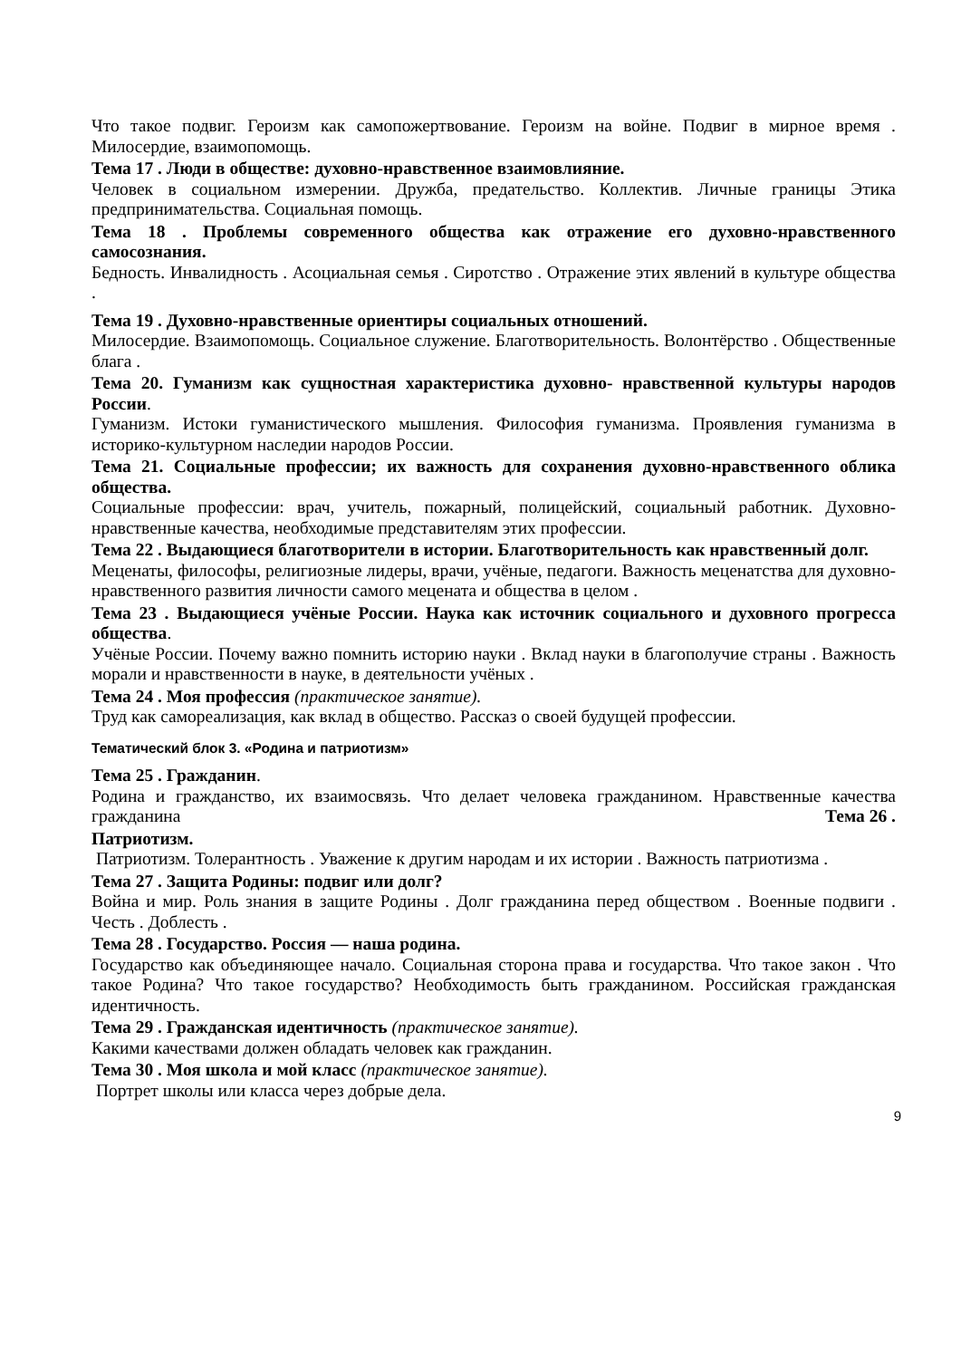Что такое подвиг. Героизм как самопожертвование. Героизм на войне. Подвиг в мирное время . Милосердие, взаимопомощь.
Тема 17 . Люди в обществе: духовно-нравственное взаимовлияние.
Человек в социальном измерении. Дружба, предательство. Коллектив. Личные границы Этика предпринимательства. Социальная помощь.
Тема 18 . Проблемы современного общества как отражение его духовно-нравственного самосознания.
Бедность. Инвалидность . Асоциальная семья . Сиротство . Отражение этих явлений в культуре общества .
Тема 19 . Духовно-нравственные ориентиры социальных отношений.
Милосердие. Взаимопомощь. Социальное служение. Благотворительность. Волонтёрство . Общественные блага .
Тема 20. Гуманизм как сущностная характеристика духовно- нравственной культуры народов России.
Гуманизм. Истоки гуманистического мышления. Философия гуманизма. Проявления гуманизма в историко-культурном наследии народов России.
Тема 21. Социальные профессии; их важность для сохранения духовно-нравственного облика общества.
Социальные профессии: врач, учитель, пожарный, полицейский, социальный работник. Духовно-нравственные качества, необходимые представителям этих профессии.
Тема 22 . Выдающиеся благотворители в истории. Благотворительность как нравственный долг.
Меценаты, философы, религиозные лидеры, врачи, учёные, педагоги. Важность меценатства для духовно-нравственного развития личности самого мецената и общества в целом .
Тема 23 . Выдающиеся учёные России. Наука как источник социального и духовного прогресса общества.
Учёные России. Почему важно помнить историю науки . Вклад науки в благополучие страны . Важность морали и нравственности в науке, в деятельности учёных .
Тема 24 . Моя профессия (практическое занятие).
Труд как самореализация, как вклад в общество. Рассказ о своей будущей профессии.
Тематический блок 3. «Родина и патриотизм»
Тема 25 . Гражданин.
Родина и гражданство, их взаимосвязь. Что делает человека гражданином. Нравственные качества гражданина Тема 26 .
Патриотизм.
Патриотизм. Толерантность . Уважение к другим народам и их истории . Важность патриотизма .
Тема 27 . Защита Родины: подвиг или долг?
Война и мир. Роль знания в защите Родины . Долг гражданина перед обществом . Военные подвиги . Честь . Доблесть .
Тема 28 . Государство. Россия — наша родина.
Государство как объединяющее начало. Социальная сторона права и государства. Что такое закон . Что такое Родина? Что такое государство? Необходимость быть гражданином. Российская гражданская идентичность.
Тема 29 . Гражданская идентичность (практическое занятие).
Какими качествами должен обладать человек как гражданин.
Тема 30 . Моя школа и мой класс (практическое занятие).
Портрет школы или класса через добрые дела.
9